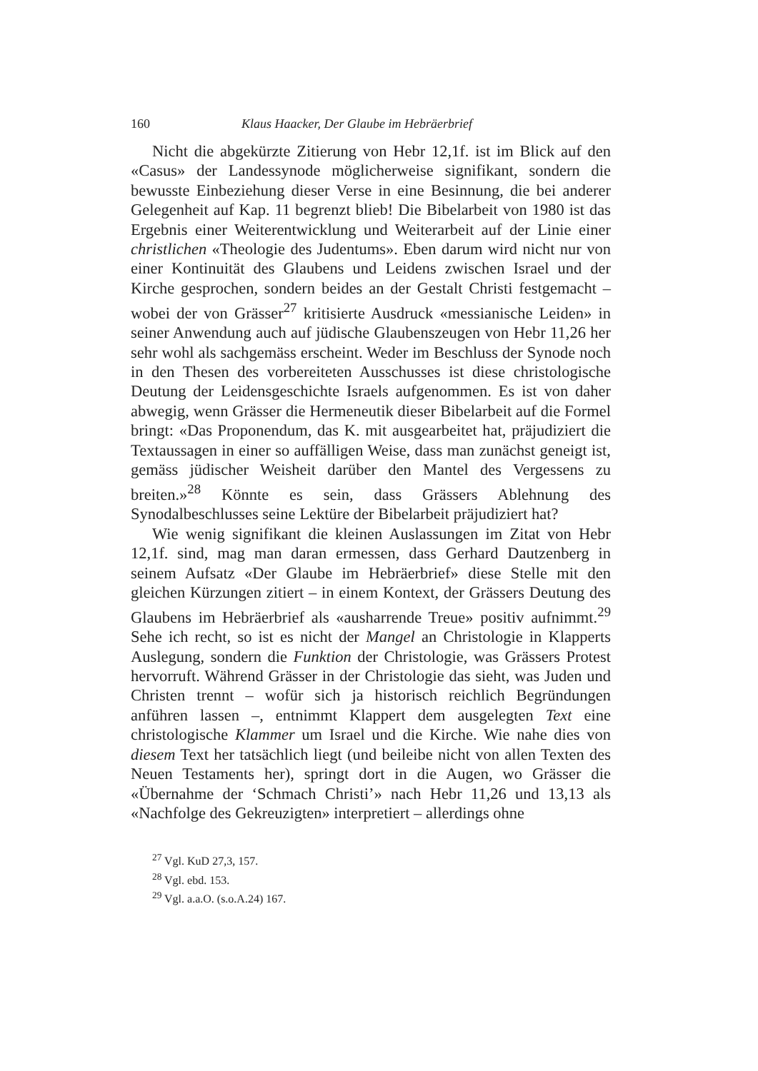160 Klaus Haacker, Der Glaube im Hebräerbrief
Nicht die abgekürzte Zitierung von Hebr 12,1f. ist im Blick auf den «Casus» der Landessynode möglicherweise signifikant, sondern die bewusste Einbeziehung dieser Verse in eine Besinnung, die bei anderer Gelegenheit auf Kap. 11 begrenzt blieb! Die Bibelarbeit von 1980 ist das Ergebnis einer Weiterentwicklung und Weiterarbeit auf der Linie einer christlichen «Theologie des Judentums». Eben darum wird nicht nur von einer Kontinuität des Glaubens und Leidens zwischen Israel und der Kirche gesprochen, sondern beides an der Gestalt Christi festgemacht – wobei der von Grässer<sup>27</sup> kritisierte Ausdruck «messianische Leiden» in seiner Anwendung auch auf jüdische Glaubenszeugen von Hebr 11,26 her sehr wohl als sachgemäss erscheint. Weder im Beschluss der Synode noch in den Thesen des vorbereiteten Ausschusses ist diese christologische Deutung der Leidensgeschichte Israels aufgenommen. Es ist von daher abwegig, wenn Grässer die Hermeneutik dieser Bibelarbeit auf die Formel bringt: «Das Proponendum, das K. mit ausgearbeitet hat, präjudiziert die Textaussagen in einer so auffälligen Weise, dass man zunächst geneigt ist, gemäss jüdischer Weisheit darüber den Mantel des Vergessens zu breiten.»<sup>28</sup> Könnte es sein, dass Grässers Ablehnung des Synodalbeschlusses seine Lektüre der Bibelarbeit präjudiziert hat?
Wie wenig signifikant die kleinen Auslassungen im Zitat von Hebr 12,1f. sind, mag man daran ermessen, dass Gerhard Dautzenberg in seinem Aufsatz «Der Glaube im Hebräerbrief» diese Stelle mit den gleichen Kürzungen zitiert – in einem Kontext, der Grässers Deutung des Glaubens im Hebräerbrief als «ausharrende Treue» positiv aufnimmt.<sup>29</sup> Sehe ich recht, so ist es nicht der Mangel an Christologie in Klapperts Auslegung, sondern die Funktion der Christologie, was Grässers Protest hervorruft. Während Grässer in der Christologie das sieht, was Juden und Christen trennt – wofür sich ja historisch reichlich Begründungen anführen lassen –, entnimmt Klappert dem ausgelegten Text eine christologische Klammer um Israel und die Kirche. Wie nahe dies von diesem Text her tatsächlich liegt (und beileibe nicht von allen Texten des Neuen Testaments her), springt dort in die Augen, wo Grässer die «Übernahme der ‘Schmach Christi’» nach Hebr 11,26 und 13,13 als «Nachfolge des Gekreuzigten» interpretiert – allerdings ohne
<sup>27</sup> Vgl. KuD 27,3, 157.
<sup>28</sup> Vgl. ebd. 153.
<sup>29</sup> Vgl. a.a.O. (s.o.A.24) 167.